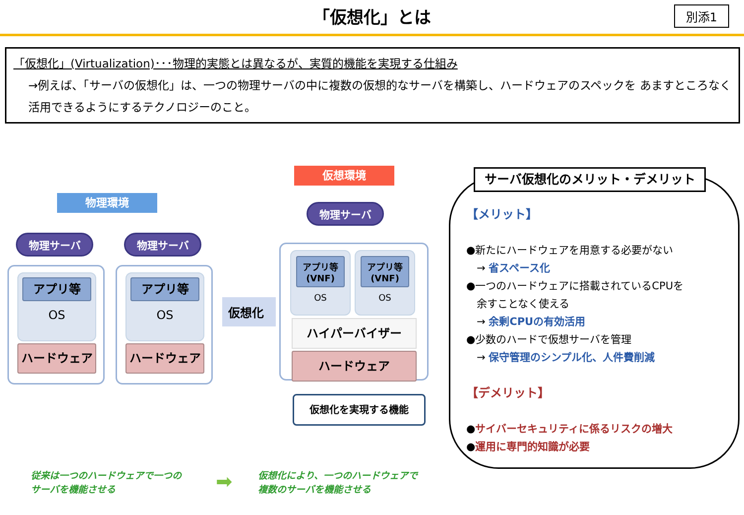「仮想化」とは
別添1
「仮想化」(Virtualization)･･･物理的実態とは異なるが、実質的機能を実現する仕組み
→例えば、「サーバの仮想化」は、一つの物理サーバの中に複数の仮想的なサーバを構築し、ハードウェアのスペックを あますところなく活用できるようにするテクノロジーのこと。
物理環境
物理サーバ 物理サーバ
アプリ等
OS
アプリ等
OS
ハードウェア ハードウェア
仮想化
仮想環境
物理サーバ
アプリ等
(VNF)
OS
アプリ等
(VNF)
OS
ハイパーバイザー
ハードウェア
仮想化を実現する機能
サーバ仮想化のメリット・デメリット
【メリット】
●新たにハードウェアを用意する必要がない
　→ 省スペース化
●一つのハードウェアに搭載されているCPUを
　余すことなく使える
　→ 余剰CPUの有効活用
●少数のハードで仮想サーバを管理
　→ 保守管理のシンプル化、人件費削減
【デメリット】
●サイバーセキュリティに係るリスクの増大
●運用に専門的知識が必要
従来は一つのハードウェアで一つの
サーバを機能させる
➡
仮想化により、一つのハードウェアで
複数のサーバを機能させる